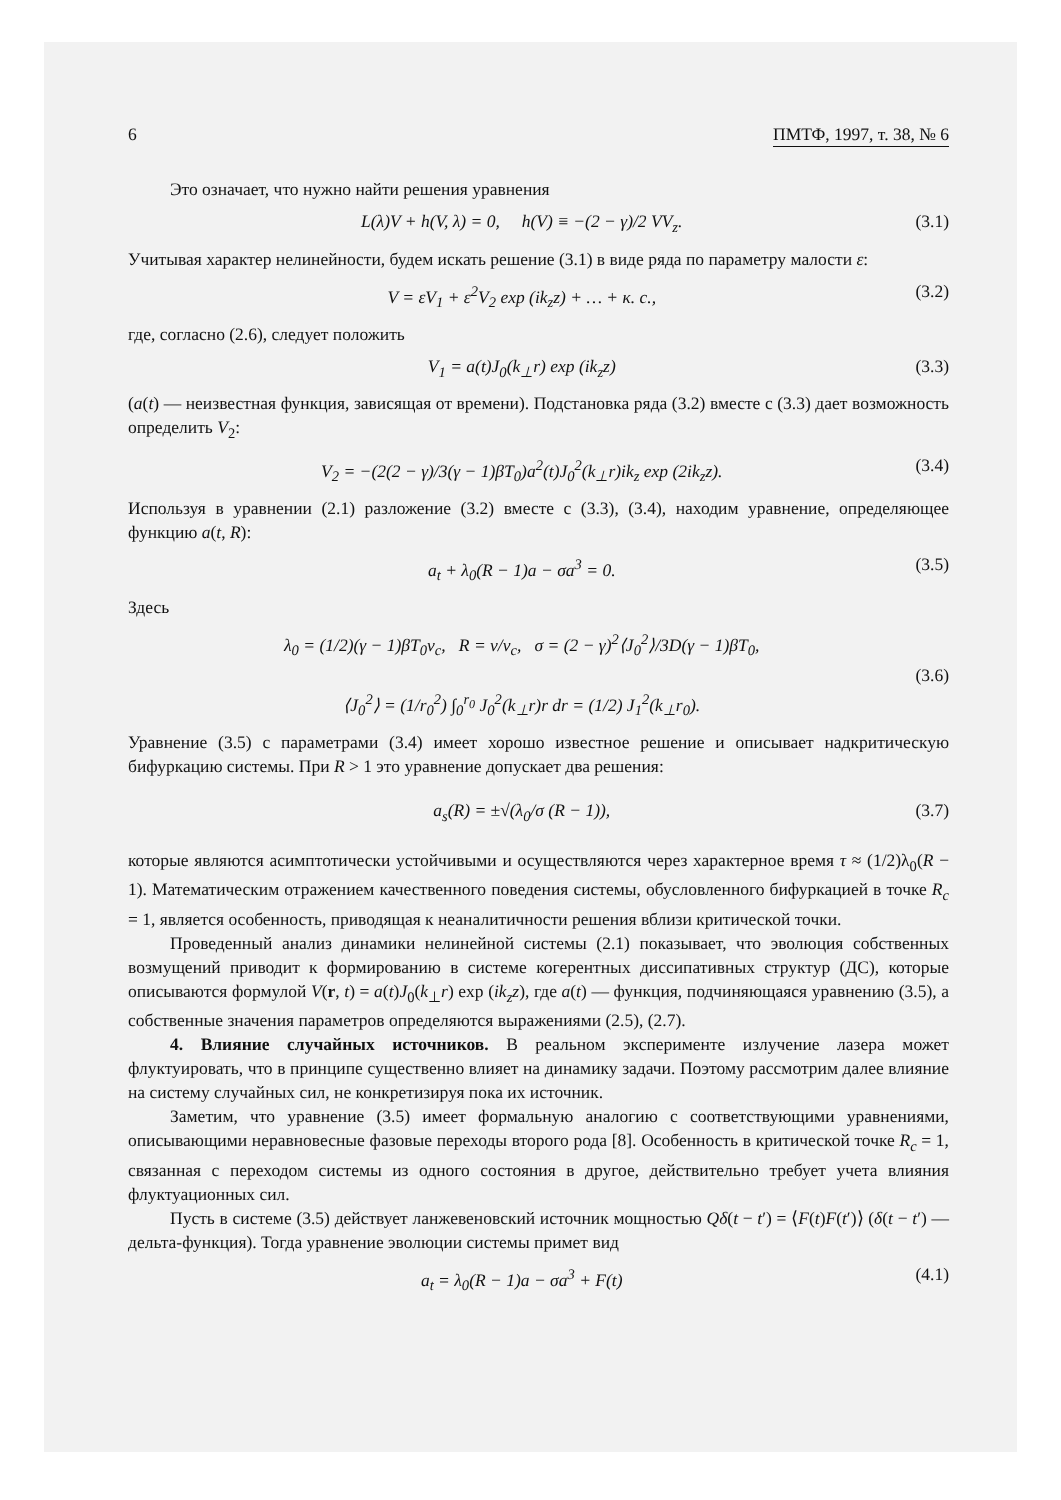6 ПМТФ, 1997, т. 38, № 6
Это означает, что нужно найти решения уравнения
L(λ)V + h(V, λ) = 0, h(V) ≡ −(2 − γ)/2 VV<sub>z</sub>. (3.1)
Учитывая характер нелинейности, будем искать решение (3.1) в виде ряда по параметру малости ε:
V = εV<sub>1</sub> + ε<sup>2</sup>V<sub>2</sub> exp (ik<sub>z</sub>z) + … + к. с., (3.2)
где, согласно (2.6), следует положить
V<sub>1</sub> = a(t)J<sub>0</sub>(k<sub>⊥</sub>r) exp (ik<sub>z</sub>z) (3.3)
(a(t) — неизвестная функция, зависящая от времени). Подстановка ряда (3.2) вместе с (3.3) дает возможность определить V<sub>2</sub>:
V<sub>2</sub> = −(2(2 − γ)/3(γ − 1)βT<sub>0</sub>)a<sup>2</sup>(t)J<sub>0</sub><sup>2</sup>(k<sub>⊥</sub>r)ik<sub>z</sub> exp (2ik<sub>z</sub>z). (3.4)
Используя в уравнении (2.1) разложение (3.2) вместе с (3.3), (3.4), находим уравнение, определяющее функцию a(t, R):
a<sub>t</sub> + λ<sub>0</sub>(R − 1)a − σa<sup>3</sup> = 0. (3.5)
Здесь
λ<sub>0</sub> = (1/2)(γ − 1)βT<sub>0</sub>ν<sub>c</sub>, R = ν/ν<sub>c</sub>, σ = (2 − γ)<sup>2</sup>⟨J<sub>0</sub><sup>2</sup>⟩/3D(γ − 1)βT<sub>0</sub>,
⟨J<sub>0</sub><sup>2</sup>⟩ = (1/r<sub>0</sub><sup>2</sup>) ∫<sub>0</sub><sup>r<sub>0</sub></sup> J<sub>0</sub><sup>2</sup>(k<sub>⊥</sub>r)r dr = (1/2) J<sub>1</sub><sup>2</sup>(k<sub>⊥</sub>r<sub>0</sub>). (3.6)
Уравнение (3.5) с параметрами (3.4) имеет хорошо известное решение и описывает надкритическую бифуркацию системы. При R > 1 это уравнение допускает два решения:
a<sub>s</sub>(R) = ±√(λ<sub>0</sub>/σ (R − 1)), (3.7)
которые являются асимптотически устойчивыми и осуществляются через характерное время τ ≈ (1/2)λ<sub>0</sub>(R − 1). Математическим отражением качественного поведения системы, обусловленного бифуркацией в точке R<sub>c</sub> = 1, является особенность, приводящая к неаналитичности решения вблизи критической точки.
Проведенный анализ динамики нелинейной системы (2.1) показывает, что эволюция собственных возмущений приводит к формированию в системе когерентных диссипативных структур (ДС), которые описываются формулой V(r, t) = a(t)J<sub>0</sub>(k<sub>⊥</sub>r) exp (ik<sub>z</sub>z), где a(t) — функция, подчиняющаяся уравнению (3.5), а собственные значения параметров определяются выражениями (2.5), (2.7).
4. Влияние случайных источников. В реальном эксперименте излучение лазера может флуктуировать, что в принципе существенно влияет на динамику задачи. Поэтому рассмотрим далее влияние на систему случайных сил, не конкретизируя пока их источник.
Заметим, что уравнение (3.5) имеет формальную аналогию с соответствующими уравнениями, описывающими неравновесные фазовые переходы второго рода [8]. Особенность в критической точке R<sub>c</sub> = 1, связанная с переходом системы из одного состояния в другое, действительно требует учета влияния флуктуационных сил.
Пусть в системе (3.5) действует ланжевеновский источник мощностью Qδ(t − t′) = ⟨F(t)F(t′)⟩ (δ(t − t′) — дельта-функция). Тогда уравнение эволюции системы примет вид
a<sub>t</sub> = λ<sub>0</sub>(R − 1)a − σa<sup>3</sup> + F(t) (4.1)